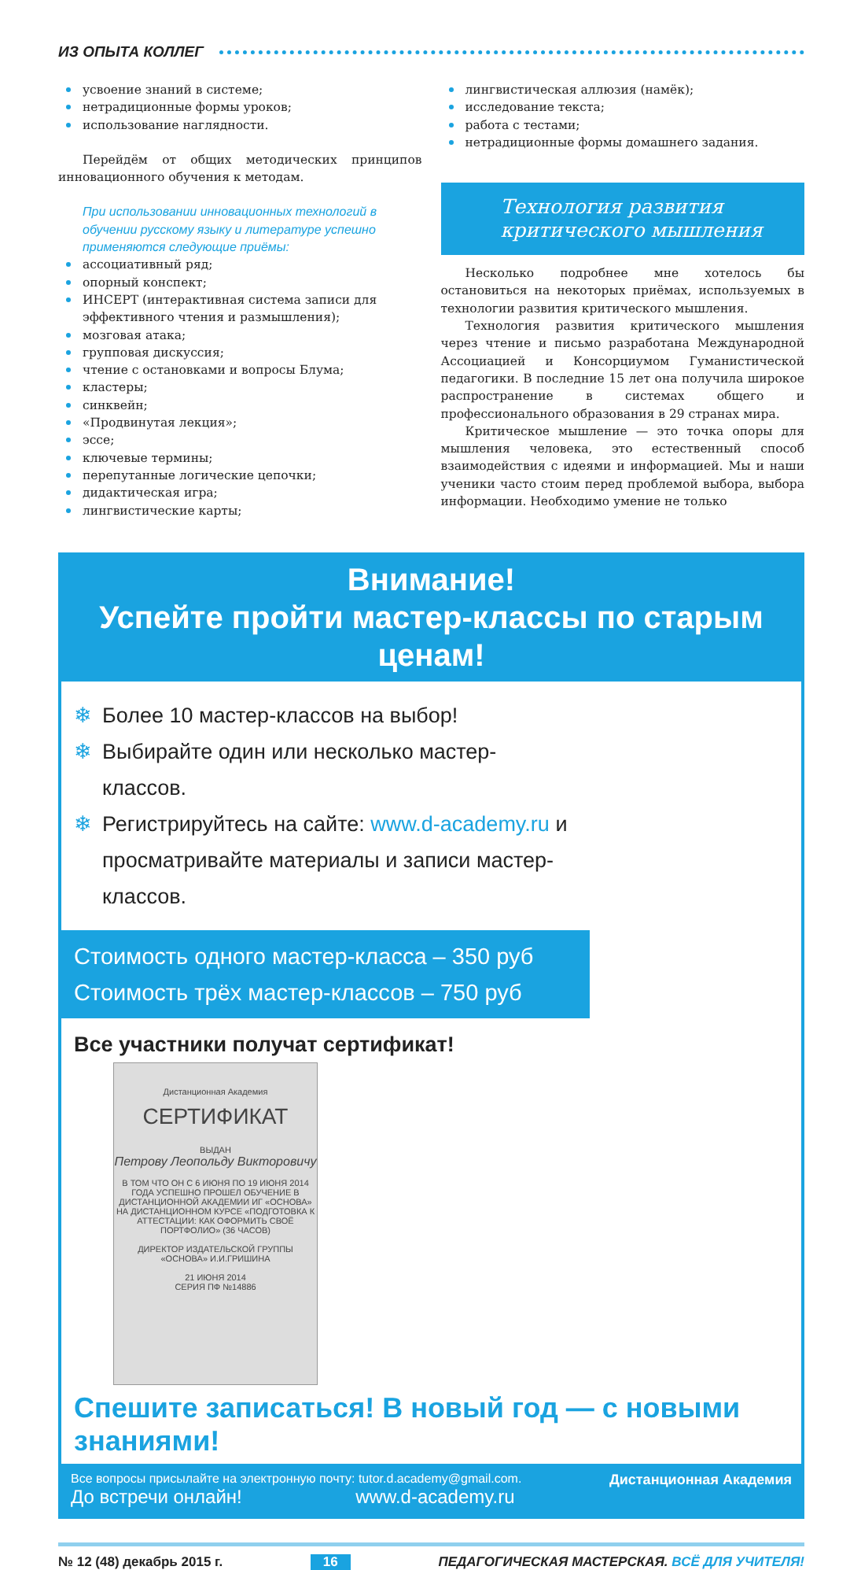ИЗ ОПЫТА КОЛЛЕГ
усвоение знаний в системе;
нетрадиционные формы уроков;
использование наглядности.
Перейдём от общих методических принципов инновационного обучения к методам.
При использовании инновационных технологий в обучении русскому языку и литературе успешно применяются следующие приёмы:
ассоциативный ряд;
опорный конспект;
ИНСЕРТ (интерактивная система записи для эффективного чтения и размышления);
мозговая атака;
групповая дискуссия;
чтение с остановками и вопросы Блума;
кластеры;
синквейн;
«Продвинутая лекция»;
эссе;
ключевые термины;
перепутанные логические цепочки;
дидактическая игра;
лингвистические карты;
лингвистическая аллюзия (намёк);
исследование текста;
работа с тестами;
нетрадиционные формы домашнего задания.
Технология развития критического мышления
Несколько подробнее мне хотелось бы остановиться на некоторых приёмах, используемых в технологии развития критического мышления.
Технология развития критического мышления через чтение и письмо разработана Международной Ассоциацией и Консорциумом Гуманистической педагогики. В последние 15 лет она получила широкое распространение в системах общего и профессионального образования в 29 странах мира.
Критическое мышление — это точка опоры для мышления человека, это естественный способ взаимодействия с идеями и информацией. Мы и наши ученики часто стоим перед проблемой выбора, выбора информации. Необходимо умение не только
Внимание!
Успейте пройти мастер-классы по старым ценам!
Более 10 мастер-классов на выбор!
Выбирайте один или несколько мастер-классов.
Регистрируйтесь на сайте: www.d-academy.ru и просматривайте материалы и записи мастер-классов.
Стоимость одного мастер-класса – 350 руб
Стоимость трёх мастер-классов – 750 руб
Все участники получат сертификат!
Дистанционная Академия
СЕРТИФИКАТ
ВЫДАН
Петрову Леопольду Викторовичу
В ТОМ ЧТО ОН С 6 ИЮНЯ ПО 19 ИЮНЯ 2014 ГОДА УСПЕШНО ПРОШЕЛ ОБУЧЕНИЕ В ДИСТАНЦИОННОЙ АКАДЕМИИ ИГ «ОСНОВА» НА ДИСТАНЦИОННОМ КУРСЕ «ПОДГОТОВКА К АТТЕСТАЦИИ: КАК ОФОРМИТЬ СВОЁ ПОРТФОЛИО» (36 ЧАСОВ)
ДИРЕКТОР ИЗДАТЕЛЬСКОЙ ГРУППЫ «ОСНОВА» И.И.ГРИШИНА
21 ИЮНЯ 2014
СЕРИЯ ПФ №14886
Спешите записаться! В новый год — с новыми знаниями!
Все вопросы присылайте на электронную почту: tutor.d.academy@gmail.com.
До встречи онлайн! www.d-academy.ru
Дистанционная Академия
№ 12 (48) декабрь 2015 г. 16 ПЕДАГОГИЧЕСКАЯ МАСТЕРСКАЯ. ВСЁ ДЛЯ УЧИТЕЛЯ!